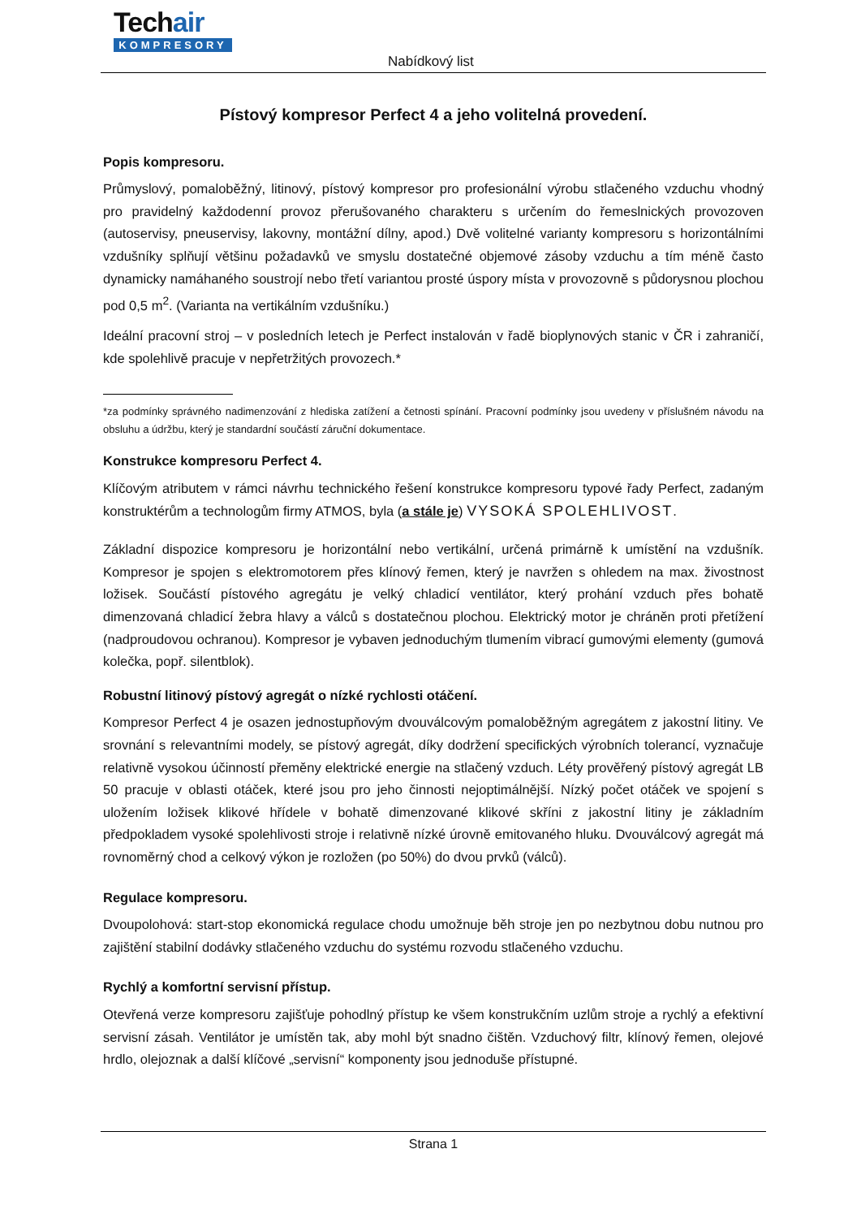Techair
KOMPRESORY
Nabídkový list
Pístový kompresor Perfect 4 a jeho volitelná provedení.
Popis kompresoru.
Průmyslový, pomaloběžný, litinový, pístový kompresor pro profesionální výrobu stlačeného vzduchu vhodný pro pravidelný každodenní provoz přerušovaného charakteru s určením do řemeslnických provozoven (autoservisy, pneuservisy, lakovny, montážní dílny, apod.) Dvě volitelné varianty kompresoru s horizontálními vzdušníky splňují většinu požadavků ve smyslu dostatečné objemové zásoby vzduchu a tím méně často dynamicky namáhaného soustrojí nebo třetí variantou prosté úspory místa v provozovně s půdorysnou plochou pod 0,5 m<sup>2</sup>. (Varianta na vertikálním vzdušníku.)
Ideální pracovní stroj – v posledních letech je Perfect instalován v řadě bioplynových stanic v ČR i zahraničí, kde spolehlivě pracuje v nepřetržitých provozech.*
*za podmínky správného nadimenzování z hlediska zatížení a četnosti spínání. Pracovní podmínky jsou uvedeny v příslušném návodu na obsluhu a údržbu, který je standardní součástí záruční dokumentace.
Konstrukce kompresoru Perfect 4.
Klíčovým atributem v rámci návrhu technického řešení konstrukce kompresoru typové řady Perfect, zadaným konstruktérům a technologům firmy ATMOS, byla (a stále je) VYSOKÁ SPOLEHLIVOST.
Základní dispozice kompresoru je horizontální nebo vertikální, určená primárně k umístění na vzdušník. Kompresor je spojen s elektromotorem přes klínový řemen, který je navržen s ohledem na max. živostnost ložisek. Součástí pístového agregátu je velký chladicí ventilátor, který prohání vzduch přes bohatě dimenzovaná chladicí žebra hlavy a válců s dostatečnou plochou. Elektrický motor je chráněn proti přetížení (nadproudovou ochranou). Kompresor je vybaven jednoduchým tlumením vibrací gumovými elementy (gumová kolečka, popř. silentblok).
Robustní litinový pístový agregát o nízké rychlosti otáčení.
Kompresor Perfect 4 je osazen jednostupňovým dvouválcovým pomaloběžným agregátem z jakostní litiny. Ve srovnání s relevantními modely, se pístový agregát, díky dodržení specifických výrobních tolerancí, vyznačuje relativně vysokou účinností přeměny elektrické energie na stlačený vzduch. Léty prověřený pístový agregát LB 50 pracuje v oblasti otáček, které jsou pro jeho činnosti nejoptimálnější. Nízký počet otáček ve spojení s uložením ložisek klikové hřídele v bohatě dimenzované klikové skříni z jakostní litiny je základním předpokladem vysoké spolehlivosti stroje i relativně nízké úrovně emitovaného hluku. Dvouválcový agregát má rovnoměrný chod a celkový výkon je rozložen (po 50%) do dvou prvků (válců).
Regulace kompresoru.
Dvoupolohová: start-stop ekonomická regulace chodu umožnuje běh stroje jen po nezbytnou dobu nutnou pro zajištění stabilní dodávky stlačeného vzduchu do systému rozvodu stlačeného vzduchu.
Rychlý a komfortní servisní přístup.
Otevřená verze kompresoru zajišťuje pohodlný přístup ke všem konstrukčním uzlům stroje a rychlý a efektivní servisní zásah. Ventilátor je umístěn tak, aby mohl být snadno čištěn. Vzduchový filtr, klínový řemen, olejové hrdlo, olejoznak a další klíčové „servisní“ komponenty jsou jednoduše přístupné.
Strana 1